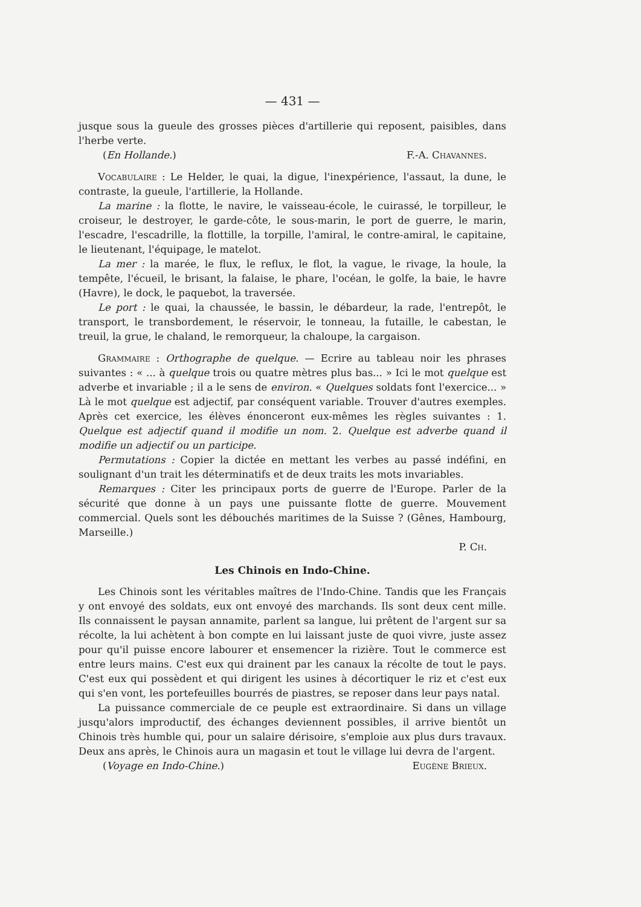— 431 —
jusque sous la gueule des grosses pièces d'artillerie qui reposent, paisibles, dans l'herbe verte.
(En Hollande.) F.-A. Chavannes.
Vocabulaire : Le Helder, le quai, la digue, l'inexpérience, l'assaut, la dune, le contraste, la gueule, l'artillerie, la Hollande.
La marine : la flotte, le navire, le vaisseau-école, le cuirassé, le torpilleur, le croiseur, le destroyer, le garde-côte, le sous-marin, le port de guerre, le marin, l'escadre, l'escadrille, la flottille, la torpille, l'amiral, le contre-amiral, le capitaine, le lieutenant, l'équipage, le matelot.
La mer : la marée, le flux, le reflux, le flot, la vague, le rivage, la houle, la tempête, l'écueil, le brisant, la falaise, le phare, l'océan, le golfe, la baie, le havre (Havre), le dock, le paquebot, la traversée.
Le port : le quai, la chaussée, le bassin, le débardeur, la rade, l'entrepôt, le transport, le transbordement, le réservoir, le tonneau, la futaille, le cabestan, le treuil, la grue, le chaland, le remorqueur, la chaloupe, la cargaison.
Grammaire : Orthographe de quelque. — Ecrire au tableau noir les phrases suivantes : « ... à quelque trois ou quatre mètres plus bas... » Ici le mot quelque est adverbe et invariable ; il a le sens de environ. « Quelques soldats font l'exercice... » Là le mot quelque est adjectif, par conséquent variable. Trouver d'autres exemples. Après cet exercice, les élèves énonceront eux-mêmes les règles suivantes : 1. Quelque est adjectif quand il modifie un nom. 2. Quelque est adverbe quand il modifie un adjectif ou un participe.
Permutations : Copier la dictée en mettant les verbes au passé indéfini, en soulignant d'un trait les déterminatifs et de deux traits les mots invariables.
Remarques : Citer les principaux ports de guerre de l'Europe. Parler de la sécurité que donne à un pays une puissante flotte de guerre. Mouvement commercial. Quels sont les débouchés maritimes de la Suisse ? (Gênes, Hambourg, Marseille.)
P. Ch.
Les Chinois en Indo-Chine.
Les Chinois sont les véritables maîtres de l'Indo-Chine. Tandis que les Français y ont envoyé des soldats, eux ont envoyé des marchands. Ils sont deux cent mille. Ils connaissent le paysan annamite, parlent sa langue, lui prêtent de l'argent sur sa récolte, la lui achètent à bon compte en lui laissant juste de quoi vivre, juste assez pour qu'il puisse encore labourer et ensemencer la rizière. Tout le commerce est entre leurs mains. C'est eux qui drainent par les canaux la récolte de tout le pays. C'est eux qui possèdent et qui dirigent les usines à décortiquer le riz et c'est eux qui s'en vont, les portefeuilles bourrés de piastres, se reposer dans leur pays natal.
La puissance commerciale de ce peuple est extraordinaire. Si dans un village jusqu'alors improductif, des échanges deviennent possibles, il arrive bientôt un Chinois très humble qui, pour un salaire dérisoire, s'emploie aux plus durs travaux. Deux ans après, le Chinois aura un magasin et tout le village lui devra de l'argent.
(Voyage en Indo-Chine.) Eugène Brieux.